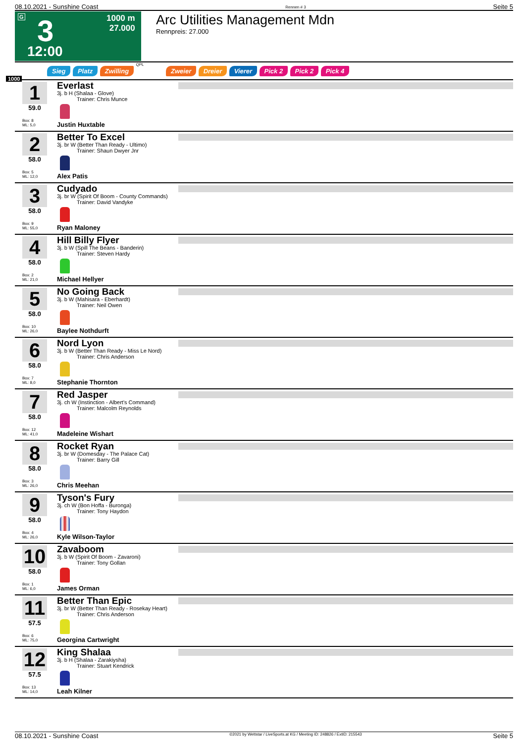08.10.2021 - Sunshine Coast Rennen # 3 Seite 5
G 3
12:00
1000 m
27.000
Arc Utilities Management Mdn
Rennpreis: 27.000
Sieg Platz Zwilling QPL Zweier Dreier Vierer Pick 2 Pick 2 Pick 4
1000
1
59.0
Box: 8
ML: 5,0
Everlast
3j. b H (Shalaa - Glove)
Trainer: Chris Munce
Justin Huxtable
2
58.0
Box: 5
ML: 12,0
Better To Excel
3j. br W (Better Than Ready - Ultimo)
Trainer: Shaun Dwyer Jnr
Alex Patis
3
58.0
Box: 9
ML: 55,0
Cudyado
3j. br W (Spirit Of Boom - County Commands)
Trainer: David Vandyke
Ryan Maloney
4
58.0
Box: 2
ML: 21,0
Hill Billy Flyer
3j. b W (Spill The Beans - Banderin)
Trainer: Steven Hardy
Michael Hellyer
5
58.0
Box: 10
ML: 26,0
No Going Back
3j. b W (Mahisara - Eberhardt)
Trainer: Neil Owen
Baylee Nothdurft
6
58.0
Box: 7
ML: 8,0
Nord Lyon
3j. b W (Better Than Ready - Miss Le Nord)
Trainer: Chris Anderson
Stephanie Thornton
7
58.0
Box: 12
ML: 41,0
Red Jasper
3j. ch W (Instinction - Albert's Command)
Trainer: Malcolm Reynolds
Madeleine Wishart
8
58.0
Box: 3
ML: 26,0
Rocket Ryan
3j. br W (Domesday - The Palace Cat)
Trainer: Barry Gill
Chris Meehan
9
58.0
Box: 4
ML: 26,0
Tyson's Fury
3j. ch W (Bon Hoffa - Buronga)
Trainer: Tony Haydon
Kyle Wilson-Taylor
10
58.0
Box: 1
ML: 6,0
Zavaboom
3j. b W (Spirit Of Boom - Zavaroni)
Trainer: Tony Gollan
James Orman
11
57.5
Box: 6
ML: 75,0
Better Than Epic
3j. br W (Better Than Ready - Rosekay Heart)
Trainer: Chris Anderson
Georgina Cartwright
12
57.5
Box: 13
ML: 14,0
King Shalaa
3j. b H (Shalaa - Zarakiysha)
Trainer: Stuart Kendrick
Leah Kilner
08.10.2021 - Sunshine Coast ©2021 by Wettstar / LiveSports.at KG / Meeting ID: 248826 / ExtID: 215543 Seite 5